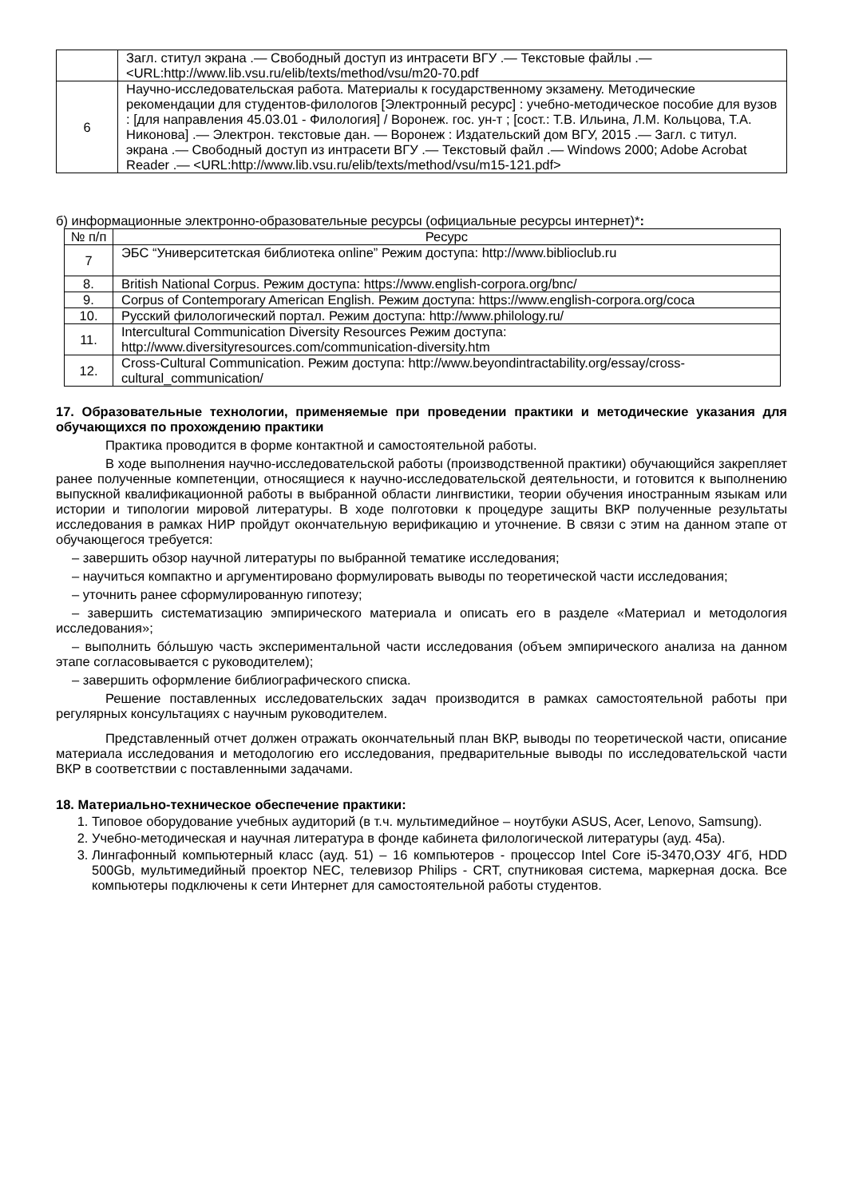| | Загл. ститул экрана .— Свободный доступ из интрасети ВГУ .— Текстовые файлы .— <URL:http://www.lib.vsu.ru/elib/texts/method/vsu/m20-70.pdf |
| 6 | Научно-исследовательская работа. Материалы к государственному экзамену. Методические рекомендации для студентов-филологов [Электронный ресурс] : учебно-методическое пособие для вузов : [для направления 45.03.01 - Филология] / Воронеж. гос. ун-т ; [сост.: Т.В. Ильина, Л.М. Кольцова, Т.А. Никонова] .— Электрон. текстовые дан. — Воронеж : Издательский дом ВГУ, 2015 .— Загл. с титул. экрана .— Свободный доступ из интрасети ВГУ .— Текстовый файл .— Windows 2000; Adobe Acrobat Reader .— <URL:http://www.lib.vsu.ru/elib/texts/method/vsu/m15-121.pdf> |
б) информационные электронно-образовательные ресурсы (официальные ресурсы интернет)*:
| № п/п | Ресурс |
| --- | --- |
| 7 | ЭБС “Университетская библиотека online” Режим доступа: http://www.biblioclub.ru |
| 8. | British National Corpus. Режим доступа: https://www.english-corpora.org/bnc/ |
| 9. | Corpus of Contemporary American English. Режим доступа: https://www.english-corpora.org/coca |
| 10. | Русский филологический портал. Режим доступа: http://www.philology.ru/ |
| 11. | Intercultural Communication Diversity Resources Режим доступа: http://www.diversityresources.com/communication-diversity.htm |
| 12. | Cross-Cultural Communication. Режим доступа: http://www.beyondintractability.org/essay/cross-cultural_communication/ |
17. Образовательные технологии, применяемые при проведении практики и методические указания для обучающихся по прохождению практики
Практика проводится в форме контактной и самостоятельной работы.
В ходе выполнения научно-исследовательской работы (производственной практики) обучающийся закрепляет ранее полученные компетенции, относящиеся к научно-исследовательской деятельности, и готовится к выполнению выпускной квалификационной работы в выбранной области лингвистики, теории обучения иностранным языкам или истории и типологии мировой литературы. В ходе полготовки к процедуре защиты ВКР полученные результаты исследования в рамках НИР пройдут окончательную верификацию и уточнение. В связи с этим на данном этапе от обучающегося требуется:
– завершить обзор научной литературы по выбранной тематике исследования;
– научиться компактно и аргументировано формулировать выводы по теоретической части исследования;
– уточнить ранее сформулированную гипотезу;
– завершить систематизацию эмпирического материала и описать его в разделе «Материал и методология исследования»;
– выполнить бóльшую часть экспериментальной части исследования (объем эмпирического анализа на данном этапе согласовывается с руководителем);
– завершить оформление библиографического списка.
Решение поставленных исследовательских задач производится в рамках самостоятельной работы при регулярных консультациях с научным руководителем.
Представленный отчет должен отражать окончательный план ВКР, выводы по теоретической части, описание материала исследования и методологию его исследования, предварительные выводы по исследовательской части ВКР в соответствии с поставленными задачами.
18. Материально-техническое обеспечение практики:
1. Типовое оборудование учебных аудиторий (в т.ч. мультимедийное – ноутбуки ASUS, Acer, Lenovo, Samsung).
2. Учебно-методическая и научная литература в фонде кабинета филологической литературы (ауд. 45а).
3. Лингафонный компьютерный класс (ауд. 51) – 16 компьютеров - процессор Intel Core i5-3470,ОЗУ 4Гб, HDD 500Gb, мультимедийный проектор NEC, телевизор Philips - CRT, спутниковая система, маркерная доска. Все компьютеры подключены к сети Интернет для самостоятельной работы студентов.